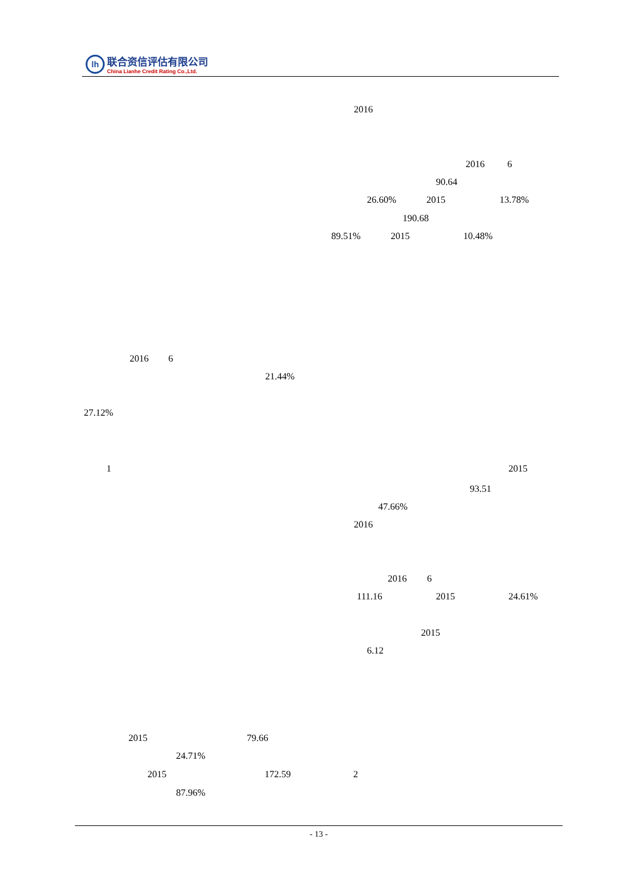lh
联合资信评估有限公司
China Lianhe Credit Rating Co.,Ltd.
2016
2016 6
90.64
26.60% 2015 13.78%
190.68
89.51% 2015 10.48%
2016 6
21.44%
27.12%
1 2015
93.51
47.66%
2016
2016 6
111.16 2015 24.61%
2015
6.12
2015 79.66
24.71%
2015 172.59 2
87.96%
- 13 -